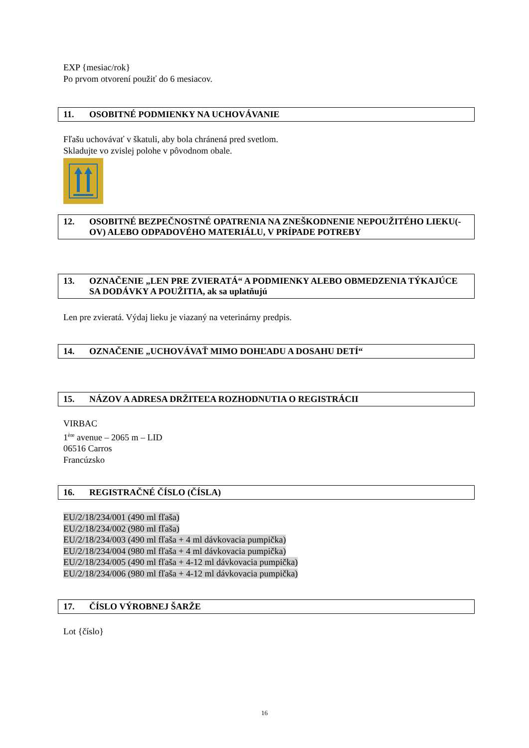EXP {mesiac/rok}
Po prvom otvorení použiť do 6 mesiacov.
11. OSOBITNÉ PODMIENKY NA UCHOVÁVANIE
Fľašu uchovávať v škatuli, aby bola chránená pred svetlom.
Skladujte vo zvislej polohe v pôvodnom obale.
12. OSOBITNÉ BEZPEČNOSTNÉ OPATRENIA NA ZNEŠKODNENIE NEPOUŽITÉHO LIEKU(-OV) ALEBO ODPADOVÉHO MATERIÁLU, V PRÍPADE POTREBY
13. OZNAČENIE „LEN PRE ZVIERATÁ“ A PODMIENKY ALEBO OBMEDZENIA TÝKAJÚCE SA DODÁVKY A POUŽITIA, ak sa uplatňujú
Len pre zvieratá. Výdaj lieku je viazaný na veterinárny predpis.
14. OZNAČENIE „UCHOVÁVAŤ MIMO DOHĽADU A DOSAHU DETÍ“
15. NÁZOV A ADRESA DRŽITEĽA ROZHODNUTIA O REGISTRÁCII
VIRBAC
1<sup>ère</sup> avenue – 2065 m – LID
06516 Carros
Francúzsko
16. REGISTRAČNÉ ČÍSLO (ČÍSLA)
EU/2/18/234/001 (490 ml fľaša)
EU/2/18/234/002 (980 ml fľaša)
EU/2/18/234/003 (490 ml fľaša + 4 ml dávkovacia pumpička)
EU/2/18/234/004 (980 ml fľaša + 4 ml dávkovacia pumpička)
EU/2/18/234/005 (490 ml fľaša + 4-12 ml dávkovacia pumpička)
EU/2/18/234/006 (980 ml fľaša + 4-12 ml dávkovacia pumpička)
17. ČÍSLO VÝROBNEJ ŠARŽE
Lot {číslo}
16